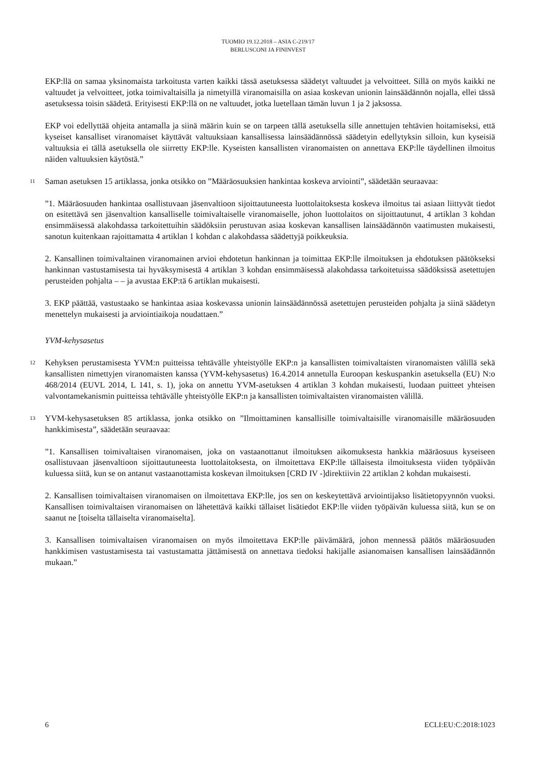TUOMIO 19.12.2018 – ASIA C-219/17
BERLUSCONI JA FININVEST
EKP:llä on samaa yksinomaista tarkoitusta varten kaikki tässä asetuksessa säädetyt valtuudet ja velvoitteet. Sillä on myös kaikki ne valtuudet ja velvoitteet, jotka toimivaltaisilla ja nimetyillä viranomaisilla on asiaa koskevan unionin lainsäädännön nojalla, ellei tässä asetuksessa toisin säädetä. Erityisesti EKP:llä on ne valtuudet, jotka luetellaan tämän luvun 1 ja 2 jaksossa.
EKP voi edellyttää ohjeita antamalla ja siinä määrin kuin se on tarpeen tällä asetuksella sille annettujen tehtävien hoitamiseksi, että kyseiset kansalliset viranomaiset käyttävät valtuuksiaan kansallisessa lainsäädännössä säädetyin edellytyksin silloin, kun kyseisiä valtuuksia ei tällä asetuksella ole siirretty EKP:lle. Kyseisten kansallisten viranomaisten on annettava EKP:lle täydellinen ilmoitus näiden valtuuksien käytöstä.”
11
Saman asetuksen 15 artiklassa, jonka otsikko on ”Määräosuuksien hankintaa koskeva arviointi”, säädetään seuraavaa:
”1. Määräosuuden hankintaa osallistuvaan jäsenvaltioon sijoittautuneesta luottolaitoksesta koskeva ilmoitus tai asiaan liittyvät tiedot on esitettävä sen jäsenvaltion kansalliselle toimivaltaiselle viranomaiselle, johon luottolaitos on sijoittautunut, 4 artiklan 3 kohdan ensimmäisessä alakohdassa tarkoitettuihin säädöksiin perustuvan asiaa koskevan kansallisen lainsäädännön vaatimusten mukaisesti, sanotun kuitenkaan rajoittamatta 4 artiklan 1 kohdan c alakohdassa säädettyjä poikkeuksia.
2. Kansallinen toimivaltainen viranomainen arvioi ehdotetun hankinnan ja toimittaa EKP:lle ilmoituksen ja ehdotuksen päätökseksi hankinnan vastustamisesta tai hyväksymisestä 4 artiklan 3 kohdan ensimmäisessä alakohdassa tarkoitetuissa säädöksissä asetettujen perusteiden pohjalta – – ja avustaa EKP:tä 6 artiklan mukaisesti.
3. EKP päättää, vastustaako se hankintaa asiaa koskevassa unionin lainsäädännössä asetettujen perusteiden pohjalta ja siinä säädetyn menettelyn mukaisesti ja arviointiaikoja noudattaen.”
YVM-kehysasetus
12
Kehyksen perustamisesta YVM:n puitteissa tehtävälle yhteistyölle EKP:n ja kansallisten toimivaltaisten viranomaisten välillä sekä kansallisten nimettyjen viranomaisten kanssa (YVM-kehysasetus) 16.4.2014 annetulla Euroopan keskuspankin asetuksella (EU) N:o 468/2014 (EUVL 2014, L 141, s. 1), joka on annettu YVM-asetuksen 4 artiklan 3 kohdan mukaisesti, luodaan puitteet yhteisen valvontamekanismin puitteissa tehtävälle yhteistyölle EKP:n ja kansallisten toimivaltaisten viranomaisten välillä.
13
YVM-kehysasetuksen 85 artiklassa, jonka otsikko on ”Ilmoittaminen kansallisille toimivaltaisille viranomaisille määräosuuden hankkimisesta”, säädetään seuraavaa:
”1. Kansallisen toimivaltaisen viranomaisen, joka on vastaanottanut ilmoituksen aikomuksesta hankkia määräosuus kyseiseen osallistuvaan jäsenvaltioon sijoittautuneesta luottolaitoksesta, on ilmoitettava EKP:lle tällaisesta ilmoituksesta viiden työpäivän kuluessa siitä, kun se on antanut vastaanottamista koskevan ilmoituksen [CRD IV -]direktiivin 22 artiklan 2 kohdan mukaisesti.
2. Kansallisen toimivaltaisen viranomaisen on ilmoitettava EKP:lle, jos sen on keskeytettävä arviointijakso lisätietopyynnön vuoksi. Kansallisen toimivaltaisen viranomaisen on lähetettävä kaikki tällaiset lisätiedot EKP:lle viiden työpäivän kuluessa siitä, kun se on saanut ne [toiselta tällaiselta viranomaiselta].
3. Kansallisen toimivaltaisen viranomaisen on myös ilmoitettava EKP:lle päivämäärä, johon mennessä päätös määräosuuden hankkimisen vastustamisesta tai vastustamatta jättämisestä on annettava tiedoksi hakijalle asianomaisen kansallisen lainsäädännön mukaan.”
6 ECLI:EU:C:2018:1023